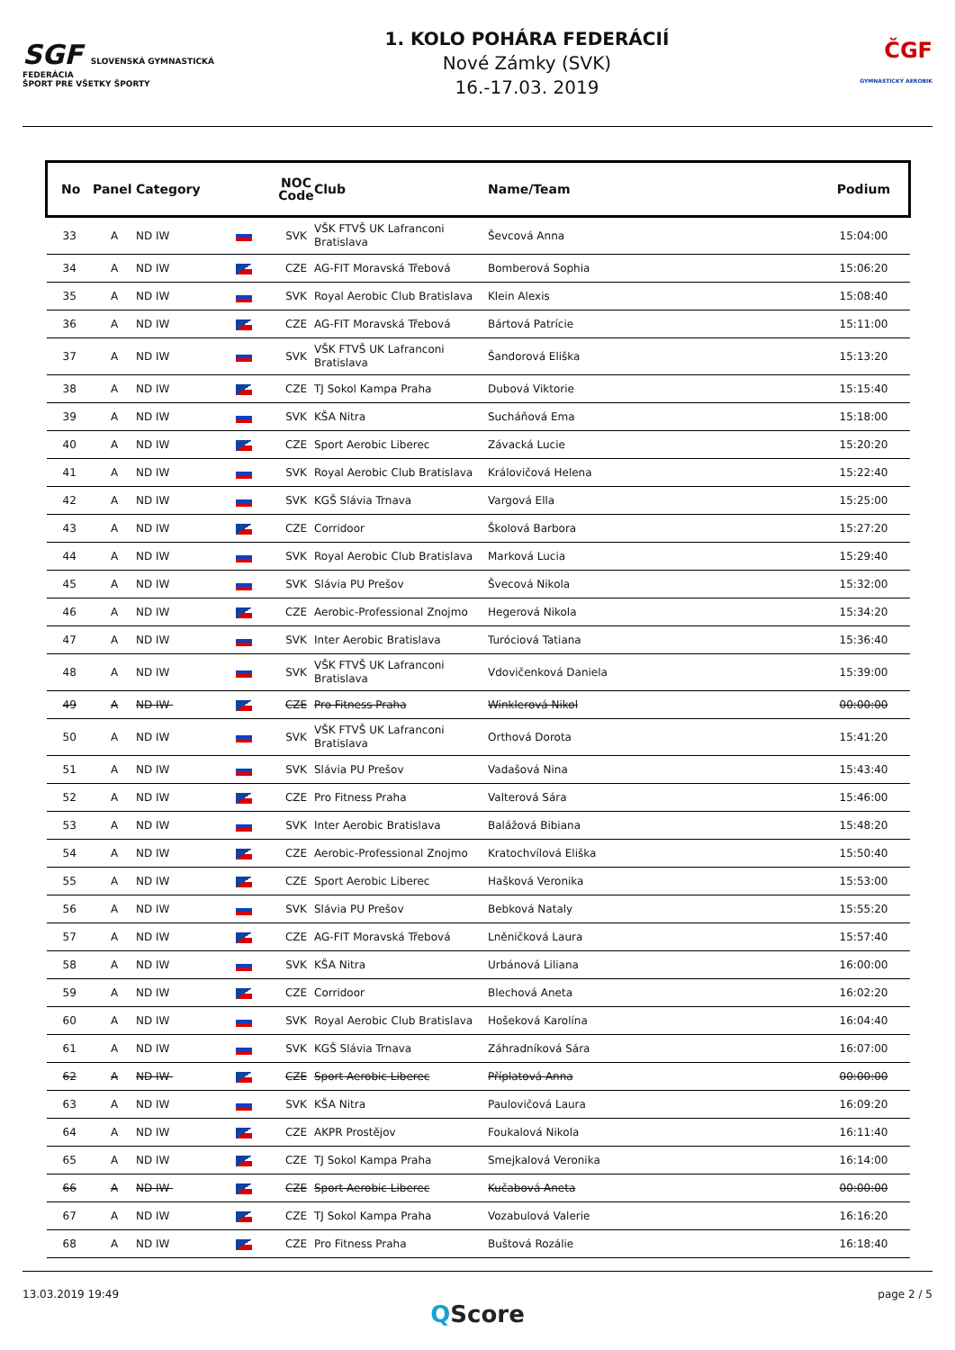SGF SLOVENSKÁ GYMNASTICKÁ FEDERÁCIA
ŠPORT PRE VŠETKY ŠPORTY
1. KOLO POHÁRA FEDERÁCIÍ
Nové Zámky (SVK)
16.-17.03. 2019
ČGF
GYMNASTICKÝ AEROBIK
| No | Panel | Category | NOC Code | Club | Name/Team | Podium |
| --- | --- | --- | --- | --- | --- | --- |
| 33 | A | ND IW | SVK | VŠK FTVŠ UK Lafranconi Bratislava | Ševcová Anna | 15:04:00 |
| 34 | A | ND IW | CZE | AG-FIT Moravská Třebová | Bomberová Sophia | 15:06:20 |
| 35 | A | ND IW | SVK | Royal Aerobic Club Bratislava | Klein Alexis | 15:08:40 |
| 36 | A | ND IW | CZE | AG-FIT Moravská Třebová | Bártová Patrície | 15:11:00 |
| 37 | A | ND IW | SVK | VŠK FTVŠ UK Lafranconi Bratislava | Šandorová Eliška | 15:13:20 |
| 38 | A | ND IW | CZE | TJ Sokol Kampa Praha | Dubová Viktorie | 15:15:40 |
| 39 | A | ND IW | SVK | KŠA Nitra | Sucháňová Ema | 15:18:00 |
| 40 | A | ND IW | CZE | Sport Aerobic Liberec | Závacká Lucie | 15:20:20 |
| 41 | A | ND IW | SVK | Royal Aerobic Club Bratislava | Královičová Helena | 15:22:40 |
| 42 | A | ND IW | SVK | KGŠ Slávia Trnava | Vargová Ella | 15:25:00 |
| 43 | A | ND IW | CZE | Corridoor | Školová Barbora | 15:27:20 |
| 44 | A | ND IW | SVK | Royal Aerobic Club Bratislava | Marková Lucia | 15:29:40 |
| 45 | A | ND IW | SVK | Slávia PU Prešov | Švecová Nikola | 15:32:00 |
| 46 | A | ND IW | CZE | Aerobic-Professional Znojmo | Hegerová Nikola | 15:34:20 |
| 47 | A | ND IW | SVK | Inter Aerobic Bratislava | Turóciová Tatiana | 15:36:40 |
| 48 | A | ND IW | SVK | VŠK FTVŠ UK Lafranconi Bratislava | Vdovičenková Daniela | 15:39:00 |
| 49 | A | ND IW | CZE | Pro Fitness Praha | Winklerová Nikol | 00:00:00 |
| 50 | A | ND IW | SVK | VŠK FTVŠ UK Lafranconi Bratislava | Orthová Dorota | 15:41:20 |
| 51 | A | ND IW | SVK | Slávia PU Prešov | Vadašová Nina | 15:43:40 |
| 52 | A | ND IW | CZE | Pro Fitness Praha | Valterová Sára | 15:46:00 |
| 53 | A | ND IW | SVK | Inter Aerobic Bratislava | Balážová Bibiana | 15:48:20 |
| 54 | A | ND IW | CZE | Aerobic-Professional Znojmo | Kratochvílová Eliška | 15:50:40 |
| 55 | A | ND IW | CZE | Sport Aerobic Liberec | Hašková Veronika | 15:53:00 |
| 56 | A | ND IW | SVK | Slávia PU Prešov | Bebková Nataly | 15:55:20 |
| 57 | A | ND IW | CZE | AG-FIT Moravská Třebová | Lněničková Laura | 15:57:40 |
| 58 | A | ND IW | SVK | KŠA Nitra | Urbánová Liliana | 16:00:00 |
| 59 | A | ND IW | CZE | Corridoor | Blechová Aneta | 16:02:20 |
| 60 | A | ND IW | SVK | Royal Aerobic Club Bratislava | Hošeková Karolína | 16:04:40 |
| 61 | A | ND IW | SVK | KGŠ Slávia Trnava | Záhradníková Sára | 16:07:00 |
| 62 | A | ND IW | CZE | Sport Aerobic Liberec | Příplatová Anna | 00:00:00 |
| 63 | A | ND IW | SVK | KŠA Nitra | Paulovičová Laura | 16:09:20 |
| 64 | A | ND IW | CZE | AKPR Prostějov | Foukalová Nikola | 16:11:40 |
| 65 | A | ND IW | CZE | TJ Sokol Kampa Praha | Smejkalová Veronika | 16:14:00 |
| 66 | A | ND IW | CZE | Sport Aerobic Liberec | Kučabová Aneta | 00:00:00 |
| 67 | A | ND IW | CZE | TJ Sokol Kampa Praha | Vozabulová Valerie | 16:16:20 |
| 68 | A | ND IW | CZE | Pro Fitness Praha | Buštová Rozálie | 16:18:40 |
13.03.2019 19:49 page 2 / 5
QScore